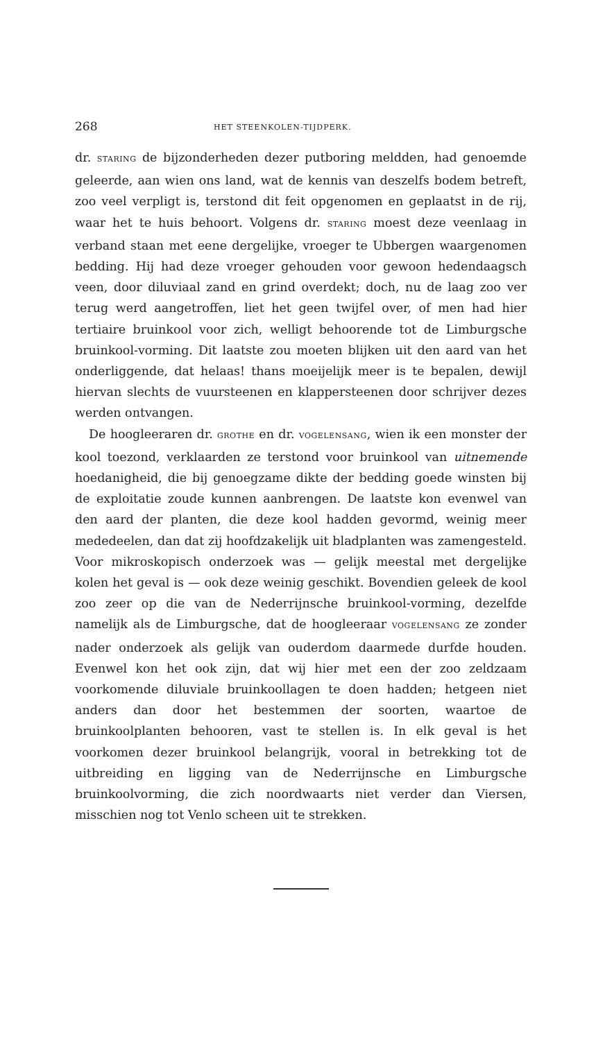268 HET STEENKOLEN-TIJDPERK.
dr. STARING de bijzonderheden dezer putboring meldden, had genoemde geleerde, aan wien ons land, wat de kennis van deszelfs bodem betreft, zoo veel verpligt is, terstond dit feit opgenomen en geplaatst in de rij, waar het te huis behoort. Volgens dr. STARING moest deze veenlaag in verband staan met eene dergelijke, vroeger te Ubbergen waargenomen bedding. Hij had deze vroeger gehouden voor gewoon hedendaagsch veen, door diluviaal zand en grind overdekt; doch, nu de laag zoo ver terug werd aangetroffen, liet het geen twijfel over, of men had hier tertiaire bruinkool voor zich, welligt behoorende tot de Limburgsche bruinkool-vorming. Dit laatste zou moeten blijken uit den aard van het onderliggende, dat helaas! thans moeijelijk meer is te bepalen, dewijl hiervan slechts de vuursteenen en klappersteenen door schrijver dezes werden ontvangen.
De hoogleeraren dr. GROTHE en dr. VOGELENSANG, wien ik een monster der kool toezond, verklaarden ze terstond voor bruinkool van uitnemende hoedanigheid, die bij genoegzame dikte der bedding goede winsten bij de exploitatie zoude kunnen aanbrengen. De laatste kon evenwel van den aard der planten, die deze kool hadden gevormd, weinig meer mededeelen, dan dat zij hoofdzakelijk uit bladplanten was zamengesteld. Voor mikroskopisch onderzoek was — gelijk meestal met dergelijke kolen het geval is — ook deze weinig geschikt. Bovendien geleek de kool zoo zeer op die van de Nederrijnsche bruinkool-vorming, dezelfde namelijk als de Limburgsche, dat de hoogleeraar VOGELENSANG ze zonder nader onderzoek als gelijk van ouderdom daarmede durfde houden. Evenwel kon het ook zijn, dat wij hier met een der zoo zeldzaam voorkomende diluviale bruinkoollagen te doen hadden; hetgeen niet anders dan door het bestemmen der soorten, waartoe de bruinkoolplanten behooren, vast te stellen is. In elk geval is het voorkomen dezer bruinkool belangrijk, vooral in betrekking tot de uitbreiding en ligging van de Nederrijnsche en Limburgsche bruinkoolvorming, die zich noordwaarts niet verder dan Viersen, misschien nog tot Venlo scheen uit te strekken.